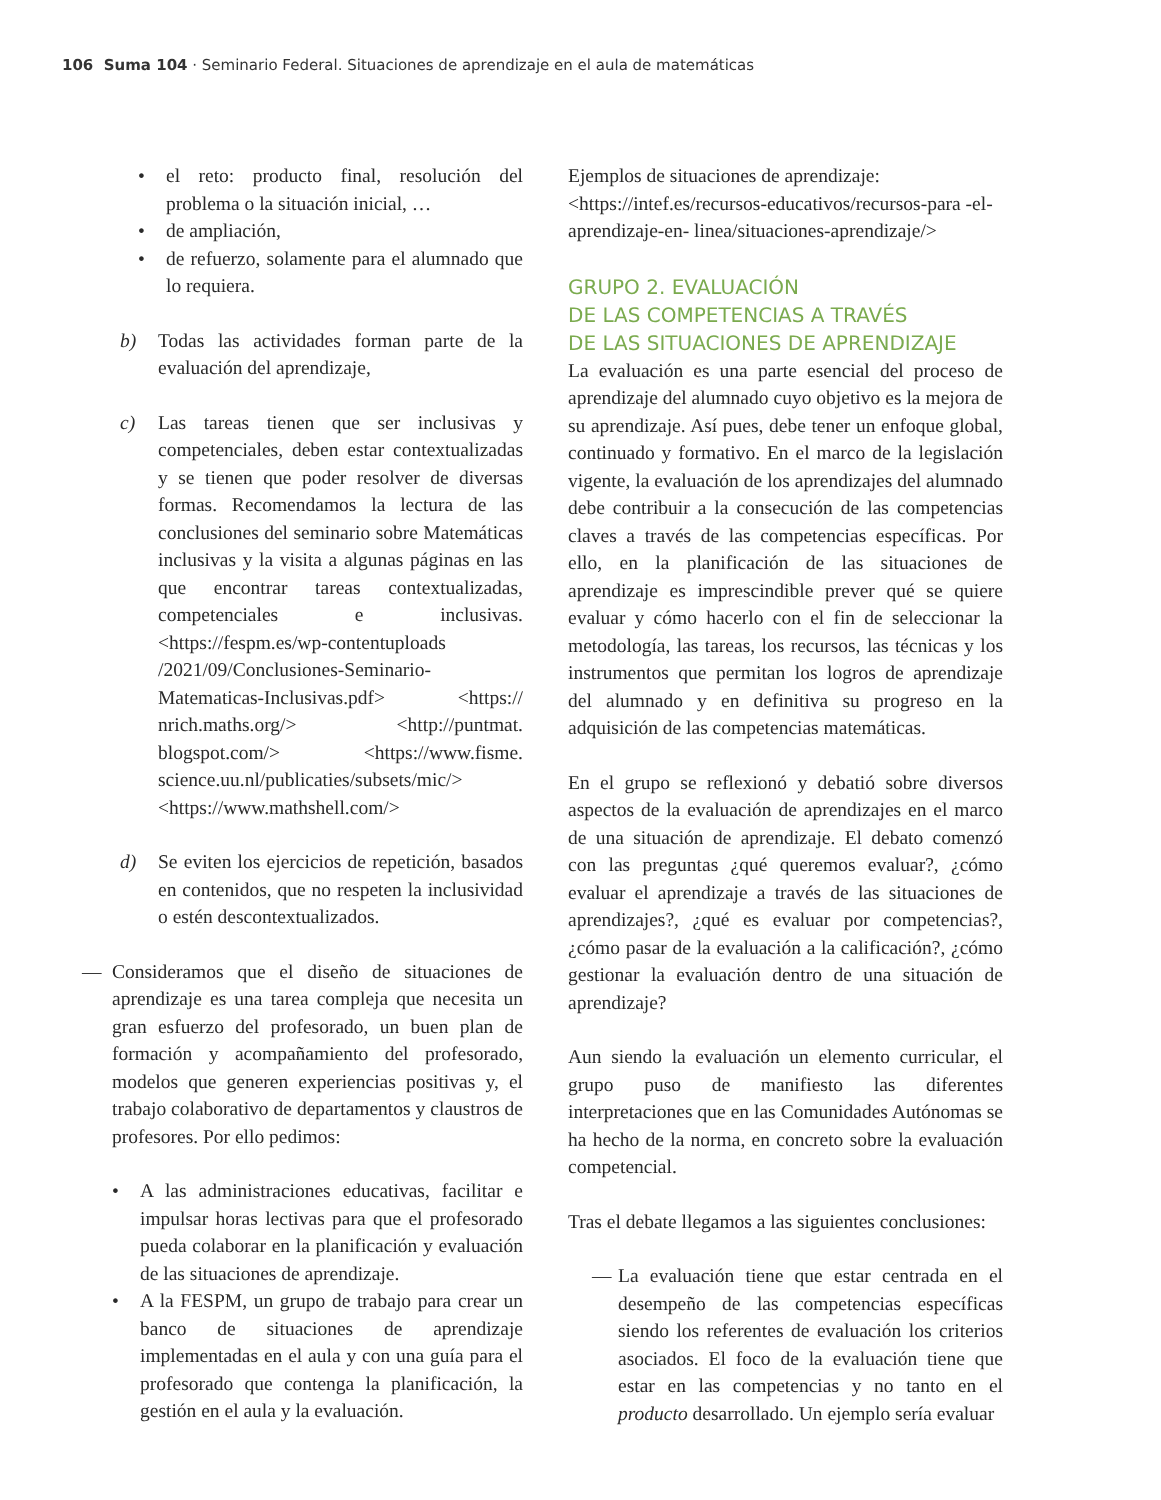106 Suma 104 · Seminario Federal. Situaciones de aprendizaje en el aula de matemáticas
• el reto: producto final, resolución del problema o la situación inicial, …
• de ampliación,
• de refuerzo, solamente para el alumnado que lo requiera.
b) Todas las actividades forman parte de la evaluación del aprendizaje,
c) Las tareas tienen que ser inclusivas y competenciales, deben estar contextualizadas y se tienen que poder resolver de diversas formas. Recomendamos la lectura de las conclusiones del seminario sobre Matemáticas inclusivas y la visita a algunas páginas en las que encontrar tareas contextualizadas, competenciales e inclusivas. <https://fespm.es/wp-contentuploads /2021/09/Conclusiones-Seminario-Matematicas-Inclusivas.pdf> <https:// nrich.maths.org/> <http://puntmat. blogspot.com/> <https://www.fisme. science.uu.nl/publicaties/subsets/mic/> <https://www.mathshell.com/>
d) Se eviten los ejercicios de repetición, basados en contenidos, que no respeten la inclusividad o estén descontextualizados.
— Consideramos que el diseño de situaciones de aprendizaje es una tarea compleja que necesita un gran esfuerzo del profesorado, un buen plan de formación y acompañamiento del profesorado, modelos que generen experiencias positivas y, el trabajo colaborativo de departamentos y claustros de profesores. Por ello pedimos:
• A las administraciones educativas, facilitar e impulsar horas lectivas para que el profesorado pueda colaborar en la planificación y evaluación de las situaciones de aprendizaje.
• A la FESPM, un grupo de trabajo para crear un banco de situaciones de aprendizaje implementadas en el aula y con una guía para el profesorado que contenga la planificación, la gestión en el aula y la evaluación.
Ejemplos de situaciones de aprendizaje: <https://intef.es/recursos-educativos/recursos-para -el-aprendizaje-en- linea/situaciones-aprendizaje/>
GRUPO 2. EVALUACIÓN
DE LAS COMPETENCIAS A TRAVÉS
DE LAS SITUACIONES DE APRENDIZAJE
La evaluación es una parte esencial del proceso de aprendizaje del alumnado cuyo objetivo es la mejora de su aprendizaje. Así pues, debe tener un enfoque global, continuado y formativo. En el marco de la legislación vigente, la evaluación de los aprendizajes del alumnado debe contribuir a la consecución de las competencias claves a través de las competencias específicas. Por ello, en la planificación de las situaciones de aprendizaje es imprescindible prever qué se quiere evaluar y cómo hacerlo con el fin de seleccionar la metodología, las tareas, los recursos, las técnicas y los instrumentos que permitan los logros de aprendizaje del alumnado y en definitiva su progreso en la adquisición de las competencias matemáticas.
En el grupo se reflexionó y debatió sobre diversos aspectos de la evaluación de aprendizajes en el marco de una situación de aprendizaje. El debato comenzó con las preguntas ¿qué queremos evaluar?, ¿cómo evaluar el aprendizaje a través de las situaciones de aprendizajes?, ¿qué es evaluar por competencias?, ¿cómo pasar de la evaluación a la calificación?, ¿cómo gestionar la evaluación dentro de una situación de aprendizaje?
Aun siendo la evaluación un elemento curricular, el grupo puso de manifiesto las diferentes interpretaciones que en las Comunidades Autónomas se ha hecho de la norma, en concreto sobre la evaluación competencial.
Tras el debate llegamos a las siguientes conclusiones:
— La evaluación tiene que estar centrada en el desempeño de las competencias específicas siendo los referentes de evaluación los criterios asociados. El foco de la evaluación tiene que estar en las competencias y no tanto en el producto desarrollado. Un ejemplo sería evaluar